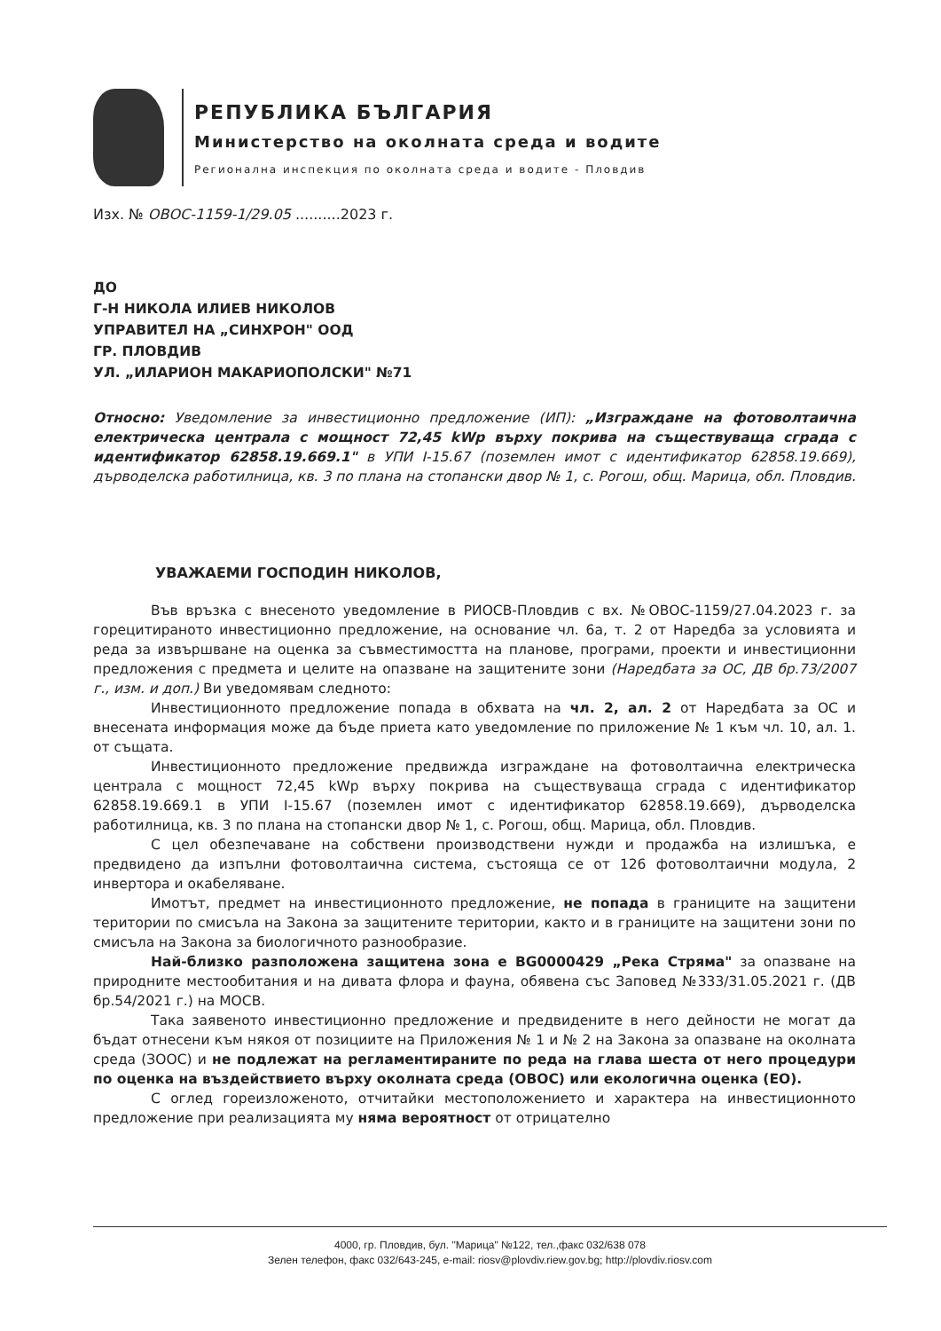РЕПУБЛИКА БЪЛГАРИЯ
Министерство на околната среда и водите
Регионална инспекция по околната среда и водите - Пловдив
Изх. № ОВОС-1159-1/29.05 ..........2023 г.
ДО
Г-Н НИКОЛА ИЛИЕВ НИКОЛОВ
УПРАВИТЕЛ НА „СИНХРОН" ООД
ГР. ПЛОВДИВ
УЛ. „ИЛАРИОН МАКАРИОПОЛСКИ" №71
Относно: Уведомление за инвестиционно предложение (ИП): „Изграждане на фотоволтаична електрическа централа с мощност 72,45 kWp върху покрива на съществуваща сграда с идентификатор 62858.19.669.1" в УПИ I-15.67 (поземлен имот с идентификатор 62858.19.669), дърводелска работилница, кв. 3 по плана на стопански двор № 1, с. Рогош, общ. Марица, обл. Пловдив.
УВАЖАЕМИ ГОСПОДИН НИКОЛОВ,
Във връзка с внесеното уведомление в РИОСВ-Пловдив с вх. №ОВОС-1159/27.04.2023 г. за горецитираното инвестиционно предложение, на основание чл. 6а, т. 2 от Наредба за условията и реда за извършване на оценка за съвместимостта на планове, програми, проекти и инвестиционни предложения с предмета и целите на опазване на защитените зони (Наредбата за ОС, ДВ бр.73/2007 г., изм. и доп.) Ви уведомявам следното:
Инвестиционното предложение попада в обхвата на чл. 2, ал. 2 от Наредбата за ОС и внесената информация може да бъде приета като уведомление по приложение № 1 към чл. 10, ал. 1. от същата.
Инвестиционното предложение предвижда изграждане на фотоволтаична електрическа централа с мощност 72,45 kWp върху покрива на съществуваща сграда с идентификатор 62858.19.669.1 в УПИ I-15.67 (поземлен имот с идентификатор 62858.19.669), дърводелска работилница, кв. 3 по плана на стопански двор № 1, с. Рогош, общ. Марица, обл. Пловдив.
С цел обезпечаване на собствени производствени нужди и продажба на излишъка, е предвидено да изпълни фотоволтаична система, състояща се от 126 фотоволтаични модула, 2 инвертора и окабеляване.
Имотът, предмет на инвестиционното предложение, не попада в границите на защитени територии по смисъла на Закона за защитените територии, както и в границите на защитени зони по смисъла на Закона за биологичното разнообразие.
Най-близко разположена защитена зона е BG0000429 „Река Стряма" за опазване на природните местообитания и на дивата флора и фауна, обявена със Заповед №333/31.05.2021 г. (ДВ бр.54/2021 г.) на МОСВ.
Така заявеното инвестиционно предложение и предвидените в него дейности не могат да бъдат отнесени към някоя от позициите на Приложения № 1 и № 2 на Закона за опазване на околната среда (ЗООС) и не подлежат на регламентираните по реда на глава шеста от него процедури по оценка на въздействието върху околната среда (ОВОС) или екологична оценка (ЕО).
С оглед гореизложеното, отчитайки местоположението и характера на инвестиционното предложение при реализацията му няма вероятност от отрицателно
4000, гр. Пловдив, бул. "Марица" №122, тел.,факс 032/638 078
Зелен телефон, факс 032/643-245, e-mail: riosv@plovdiv.riew.gov.bg; http://plovdiv.riosv.com